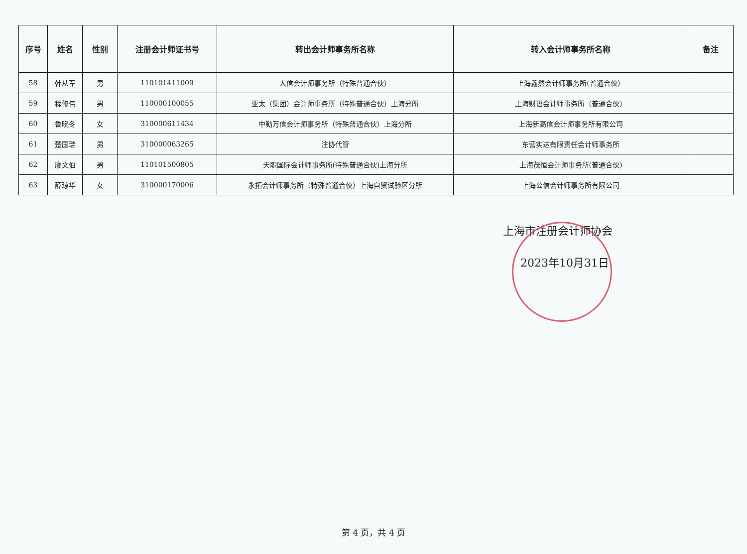| 序号 | 姓名 | 性别 | 注册会计师证书号 | 转出会计师事务所名称 | 转入会计师事务所名称 | 备注 |
| --- | --- | --- | --- | --- | --- | --- |
| 58 | 韩从军 | 男 | 110101411009 | 大信会计师事务所（特殊普通合伙） | 上海鑫然会计师事务所(普通合伙） | |
| 59 | 程修伟 | 男 | 110000100055 | 亚太（集团）会计师事务所（特殊普通合伙）上海分所 | 上海财语会计师事务所（普通合伙） | |
| 60 | 鲁晓冬 | 女 | 310000611434 | 中勤万信会计师事务所（特殊普通合伙）上海分所 | 上海新高信会计师事务所有限公司 | |
| 61 | 楚国瑞 | 男 | 310000063265 | 注协代管 | 东营实达有限责任会计师事务所 | |
| 62 | 廖文伯 | 男 | 110101500805 | 天职国际会计师事务所(特殊普通合伙)上海分所 | 上海茂恒会计师事务所(普通合伙) | |
| 63 | 薛琼华 | 女 | 310000170006 | 永拓会计师事务所（特殊普通合伙）上海自贸试验区分所 | 上海公信会计师事务所有限公司 | |
上海市注册会计师协会
2023年10月31日
第 4 页，共 4 页